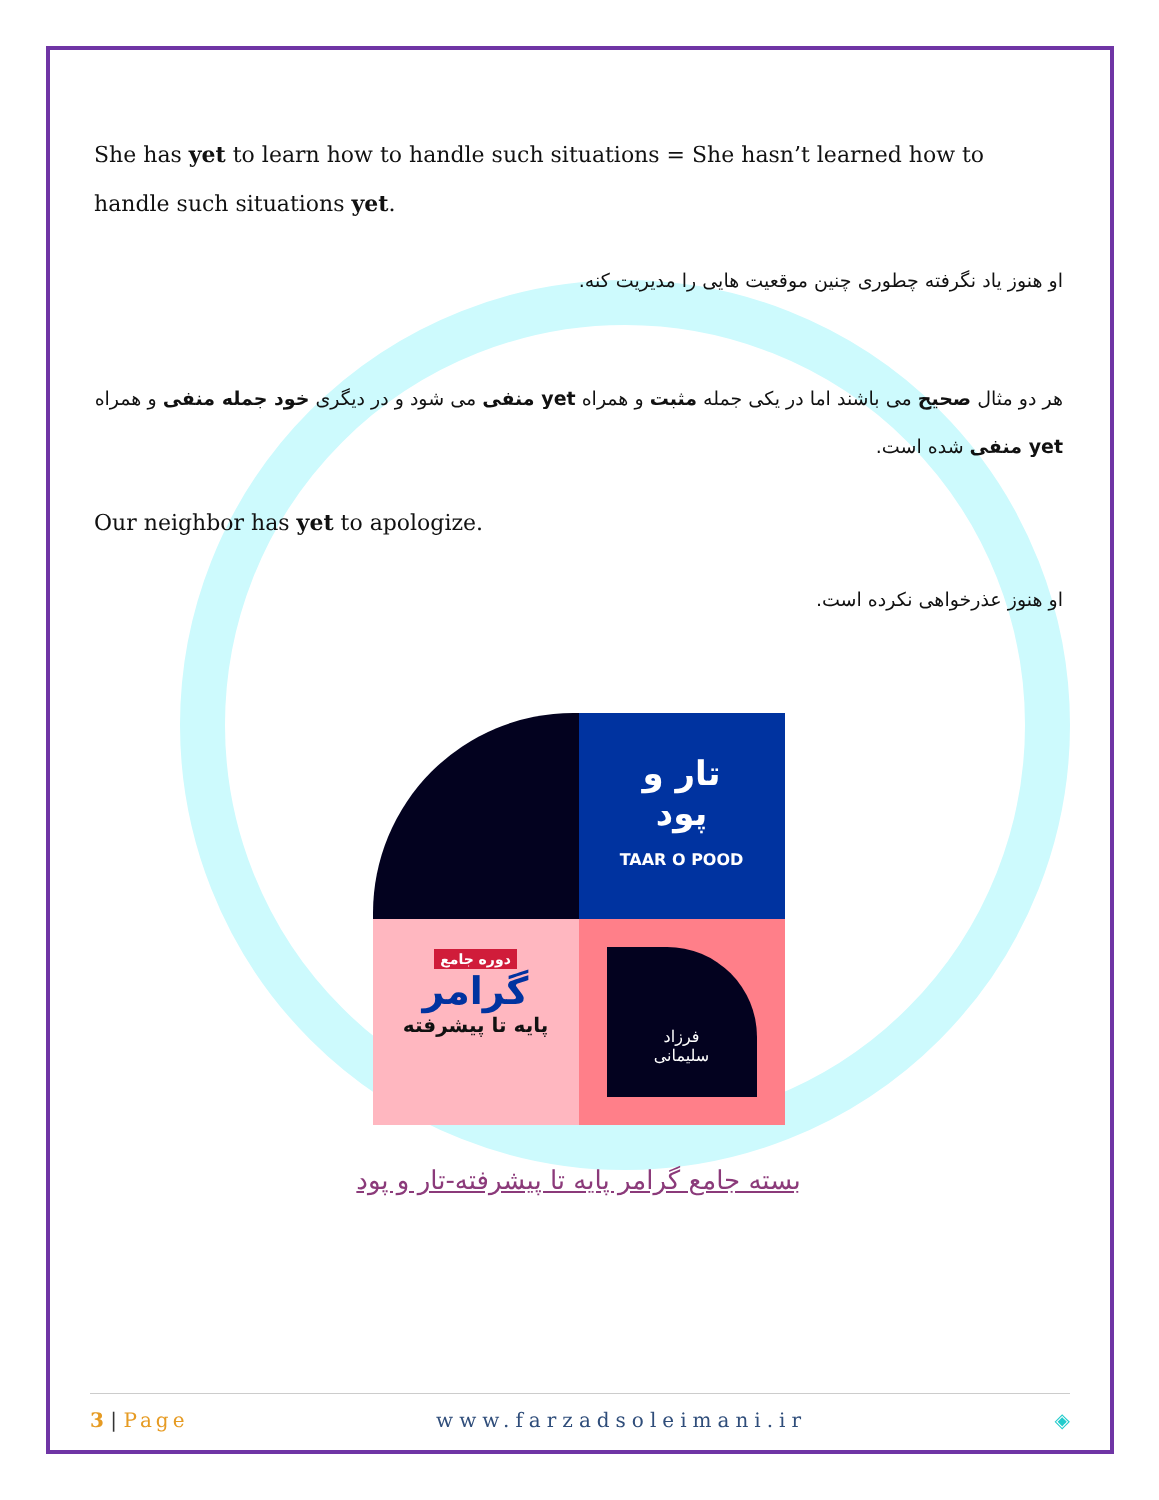She has yet to learn how to handle such situations = She hasn’t learned how to handle such situations yet.
او هنوز یاد نگرفته چطوری چنین موقعیت هایی را مدیریت کنه.
هر دو مثال صحیح می باشند اما در یکی جمله مثبت و همراه yet منفی می شود و در دیگری خود جمله منفی و همراه yet منفی شده است.
Our neighbor has yet to apologize.
او هنوز عذرخواهی نکرده است.
تار و
پود
TAAR O POOD
دوره جامع
گرامر
پایه تا پیشرفته
فرزاد
سلیمانی
بسته جامع گرامر پایه تا پیشرفته-تار و پود
3 | Page www.farzadsoleimani.ir ◈